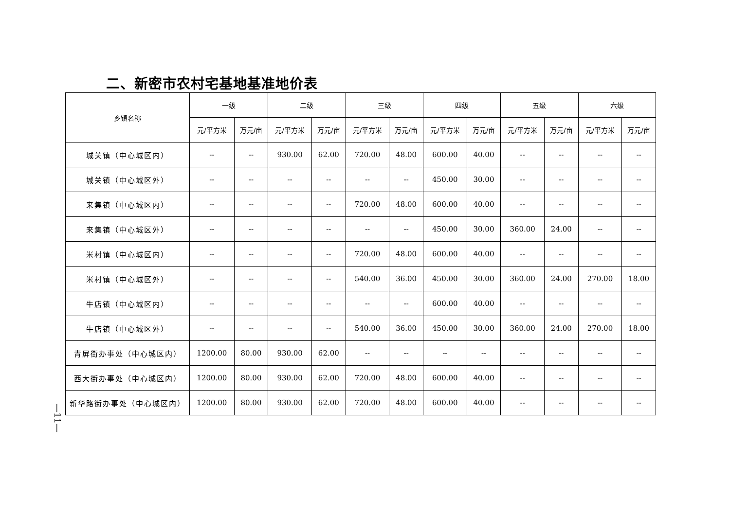二、新密市农村宅基地基准地价表
| 乡镇名称 | 一级 | | 二级 | | 三级 | | 四级 | | 五级 | | 六级 | |
| --- | --- | --- | --- | --- | --- | --- | --- | --- | --- | --- | --- | --- |
| | 元/平方米 | 万元/亩 | 元/平方米 | 万元/亩 | 元/平方米 | 万元/亩 | 元/平方米 | 万元/亩 | 元/平方米 | 万元/亩 | 元/平方米 | 万元/亩 |
| 城关镇（中心城区内） | -- | -- | 930.00 | 62.00 | 720.00 | 48.00 | 600.00 | 40.00 | -- | -- | -- | -- |
| 城关镇（中心城区外） | -- | -- | -- | -- | -- | -- | 450.00 | 30.00 | -- | -- | -- | -- |
| 来集镇（中心城区内） | -- | -- | -- | -- | 720.00 | 48.00 | 600.00 | 40.00 | -- | -- | -- | -- |
| 来集镇（中心城区外） | -- | -- | -- | -- | -- | -- | 450.00 | 30.00 | 360.00 | 24.00 | -- | -- |
| 米村镇（中心城区内） | -- | -- | -- | -- | 720.00 | 48.00 | 600.00 | 40.00 | -- | -- | -- | -- |
| 米村镇（中心城区外） | -- | -- | -- | -- | 540.00 | 36.00 | 450.00 | 30.00 | 360.00 | 24.00 | 270.00 | 18.00 |
| 牛店镇（中心城区内） | -- | -- | -- | -- | -- | -- | 600.00 | 40.00 | -- | -- | -- | -- |
| 牛店镇（中心城区外） | -- | -- | -- | -- | 540.00 | 36.00 | 450.00 | 30.00 | 360.00 | 24.00 | 270.00 | 18.00 |
| 青屏街办事处（中心城区内） | 1200.00 | 80.00 | 930.00 | 62.00 | -- | -- | -- | -- | -- | -- | -- | -- |
| 西大街办事处（中心城区内） | 1200.00 | 80.00 | 930.00 | 62.00 | 720.00 | 48.00 | 600.00 | 40.00 | -- | -- | -- | -- |
| 新华路街办事处（中心城区内） | 1200.00 | 80.00 | 930.00 | 62.00 | 720.00 | 48.00 | 600.00 | 40.00 | -- | -- | -- | -- |
—11—